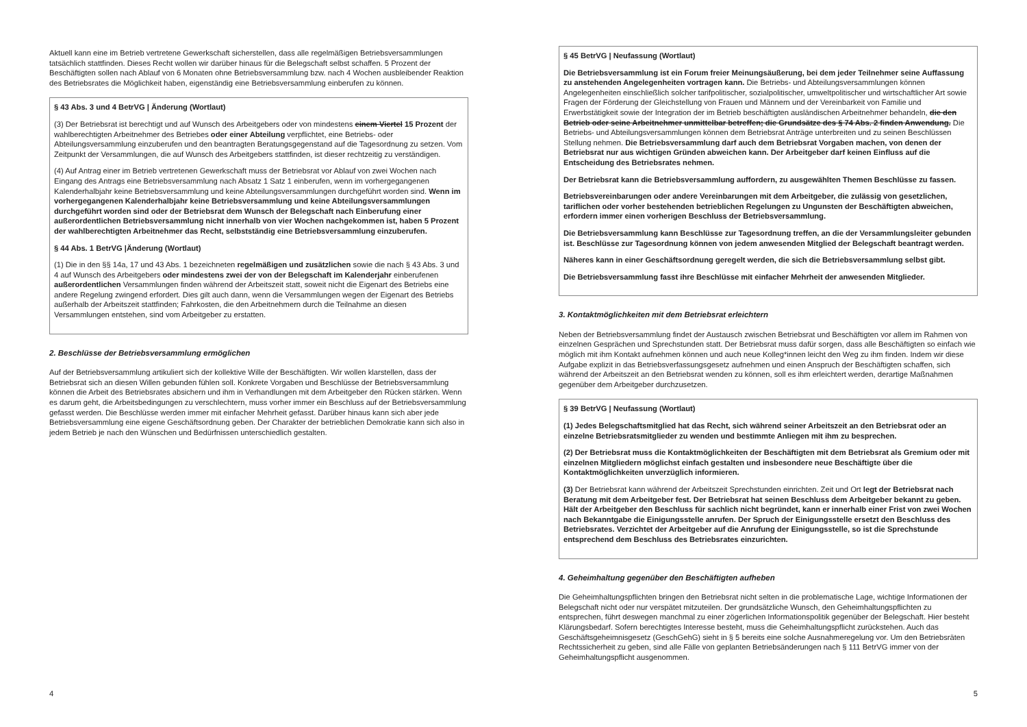Aktuell kann eine im Betrieb vertretene Gewerkschaft sicherstellen, dass alle regelmäßigen Betriebsversammlungen tatsächlich stattfinden. Dieses Recht wollen wir darüber hinaus für die Belegschaft selbst schaffen. 5 Prozent der Beschäftigten sollen nach Ablauf von 6 Monaten ohne Betriebsversammlung bzw. nach 4 Wochen ausbleibender Reaktion des Betriebsrates die Möglichkeit haben, eigenständig eine Betriebsversammlung einberufen zu können.
§ 43 Abs. 3 und 4 BetrVG | Änderung (Wortlaut)
(3) Der Betriebsrat ist berechtigt und auf Wunsch des Arbeitgebers oder von mindestens einem Viertel 15 Prozent der wahlberechtigten Arbeitnehmer des Betriebes oder einer Abteilung verpflichtet, eine Betriebs- oder Abteilungsversammlung einzuberufen und den beantragten Beratungsgegenstand auf die Tagesordnung zu setzen. Vom Zeitpunkt der Versammlungen, die auf Wunsch des Arbeitgebers stattfinden, ist dieser rechtzeitig zu verständigen.
(4) Auf Antrag einer im Betrieb vertretenen Gewerkschaft muss der Betriebsrat vor Ablauf von zwei Wochen nach Eingang des Antrags eine Betriebsversammlung nach Absatz 1 Satz 1 einberufen, wenn im vorhergegangenen Kalenderhalbjahr keine Betriebsversammlung und keine Abteilungsversammlungen durchgeführt worden sind. Wenn im vorhergegangenen Kalenderhalbjahr keine Betriebsversammlung und keine Abteilungsversammlungen durchgeführt worden sind oder der Betriebsrat dem Wunsch der Belegschaft nach Einberufung einer außerordentlichen Betriebsversammlung nicht innerhalb von vier Wochen nachgekommen ist, haben 5 Prozent der wahlberechtigten Arbeitnehmer das Recht, selbstständig eine Betriebsversammlung einzuberufen.
§ 44 Abs. 1 BetrVG |Änderung (Wortlaut)
(1) Die in den §§ 14a, 17 und 43 Abs. 1 bezeichneten regelmäßigen und zusätzlichen sowie die nach § 43 Abs. 3 und 4 auf Wunsch des Arbeitgebers oder mindestens zwei der von der Belegschaft im Kalenderjahr einberufenen außerordentlichen Versammlungen finden während der Arbeitszeit statt, soweit nicht die Eigenart des Betriebs eine andere Regelung zwingend erfordert. Dies gilt auch dann, wenn die Versammlungen wegen der Eigenart des Betriebs außerhalb der Arbeitszeit stattfinden; Fahrkosten, die den Arbeitnehmern durch die Teilnahme an diesen Versammlungen entstehen, sind vom Arbeitgeber zu erstatten.
2. Beschlüsse der Betriebsversammlung ermöglichen
Auf der Betriebsversammlung artikuliert sich der kollektive Wille der Beschäftigten. Wir wollen klarstellen, dass der Betriebsrat sich an diesen Willen gebunden fühlen soll. Konkrete Vorgaben und Beschlüsse der Betriebsversammlung können die Arbeit des Betriebsrates absichern und ihm in Verhandlungen mit dem Arbeitgeber den Rücken stärken. Wenn es darum geht, die Arbeitsbedingungen zu verschlechtern, muss vorher immer ein Beschluss auf der Betriebsversammlung gefasst werden. Die Beschlüsse werden immer mit einfacher Mehrheit gefasst. Darüber hinaus kann sich aber jede Betriebsversammlung eine eigene Geschäftsordnung geben. Der Charakter der betrieblichen Demokratie kann sich also in jedem Betrieb je nach den Wünschen und Bedürfnissen unterschiedlich gestalten.
4
§ 45 BetrVG | Neufassung (Wortlaut)
Die Betriebsversammlung ist ein Forum freier Meinungsäußerung, bei dem jeder Teilnehmer seine Auffassung zu anstehenden Angelegenheiten vortragen kann. Die Betriebs- und Abteilungsversammlungen können Angelegenheiten einschließlich solcher tarifpolitischer, sozialpolitischer, umweltpolitischer und wirtschaftlicher Art sowie Fragen der Förderung der Gleichstellung von Frauen und Männern und der Vereinbarkeit von Familie und Erwerbstätigkeit sowie der Integration der im Betrieb beschäftigten ausländischen Arbeitnehmer behandeln, die den Betrieb oder seine Arbeitnehmer unmittelbar betreffen; die Grundsätze des § 74 Abs. 2 finden Anwendung. Die Betriebs- und Abteilungsversammlungen können dem Betriebsrat Anträge unterbreiten und zu seinen Beschlüssen Stellung nehmen. Die Betriebsversammlung darf auch dem Betriebsrat Vorgaben machen, von denen der Betriebsrat nur aus wichtigen Gründen abweichen kann. Der Arbeitgeber darf keinen Einfluss auf die Entscheidung des Betriebsrates nehmen.
Der Betriebsrat kann die Betriebsversammlung auffordern, zu ausgewählten Themen Beschlüsse zu fassen.
Betriebsvereinbarungen oder andere Vereinbarungen mit dem Arbeitgeber, die zulässig von gesetzlichen, tariflichen oder vorher bestehenden betrieblichen Regelungen zu Ungunsten der Beschäftigten abweichen, erfordern immer einen vorherigen Beschluss der Betriebsversammlung.
Die Betriebsversammlung kann Beschlüsse zur Tagesordnung treffen, an die der Versammlungsleiter gebunden ist. Beschlüsse zur Tagesordnung können von jedem anwesenden Mitglied der Belegschaft beantragt werden.
Näheres kann in einer Geschäftsordnung geregelt werden, die sich die Betriebsversammlung selbst gibt.
Die Betriebsversammlung fasst ihre Beschlüsse mit einfacher Mehrheit der anwesenden Mitglieder.
3. Kontaktmöglichkeiten mit dem Betriebsrat erleichtern
Neben der Betriebsversammlung findet der Austausch zwischen Betriebsrat und Beschäftigten vor allem im Rahmen von einzelnen Gesprächen und Sprechstunden statt. Der Betriebsrat muss dafür sorgen, dass alle Beschäftigten so einfach wie möglich mit ihm Kontakt aufnehmen können und auch neue Kolleg*innen leicht den Weg zu ihm finden. Indem wir diese Aufgabe explizit in das Betriebsverfassungsgesetz aufnehmen und einen Anspruch der Beschäftigten schaffen, sich während der Arbeitszeit an den Betriebsrat wenden zu können, soll es ihm erleichtert werden, derartige Maßnahmen gegenüber dem Arbeitgeber durchzusetzen.
§ 39 BetrVG | Neufassung (Wortlaut)
(1) Jedes Belegschaftsmitglied hat das Recht, sich während seiner Arbeitszeit an den Betriebsrat oder an einzelne Betriebsratsmitglieder zu wenden und bestimmte Anliegen mit ihm zu besprechen.
(2) Der Betriebsrat muss die Kontaktmöglichkeiten der Beschäftigten mit dem Betriebsrat als Gremium oder mit einzelnen Mitgliedern möglichst einfach gestalten und insbesondere neue Beschäftigte über die Kontaktmöglichkeiten unverzüglich informieren.
(3) Der Betriebsrat kann während der Arbeitszeit Sprechstunden einrichten. Zeit und Ort legt der Betriebsrat nach Beratung mit dem Arbeitgeber fest. Der Betriebsrat hat seinen Beschluss dem Arbeitgeber bekannt zu geben. Hält der Arbeitgeber den Beschluss für sachlich nicht begründet, kann er innerhalb einer Frist von zwei Wochen nach Bekanntgabe die Einigungsstelle anrufen. Der Spruch der Einigungsstelle ersetzt den Beschluss des Betriebsrates. Verzichtet der Arbeitgeber auf die Anrufung der Einigungsstelle, so ist die Sprechstunde entsprechend dem Beschluss des Betriebsrates einzurichten.
4. Geheimhaltung gegenüber den Beschäftigten aufheben
Die Geheimhaltungspflichten bringen den Betriebsrat nicht selten in die problematische Lage, wichtige Informationen der Belegschaft nicht oder nur verspätet mitzuteilen. Der grundsätzliche Wunsch, den Geheimhaltungspflichten zu entsprechen, führt deswegen manchmal zu einer zögerlichen Informationspolitik gegenüber der Belegschaft. Hier besteht Klärungsbedarf. Sofern berechtigtes Interesse besteht, muss die Geheimhaltungspflicht zurückstehen. Auch das Geschäftsgeheimnisgesetz (GeschGehG) sieht in § 5 bereits eine solche Ausnahmeregelung vor. Um den Betriebsräten Rechtssicherheit zu geben, sind alle Fälle von geplanten Betriebsänderungen nach § 111 BetrVG immer von der Geheimhaltungspflicht ausgenommen.
5